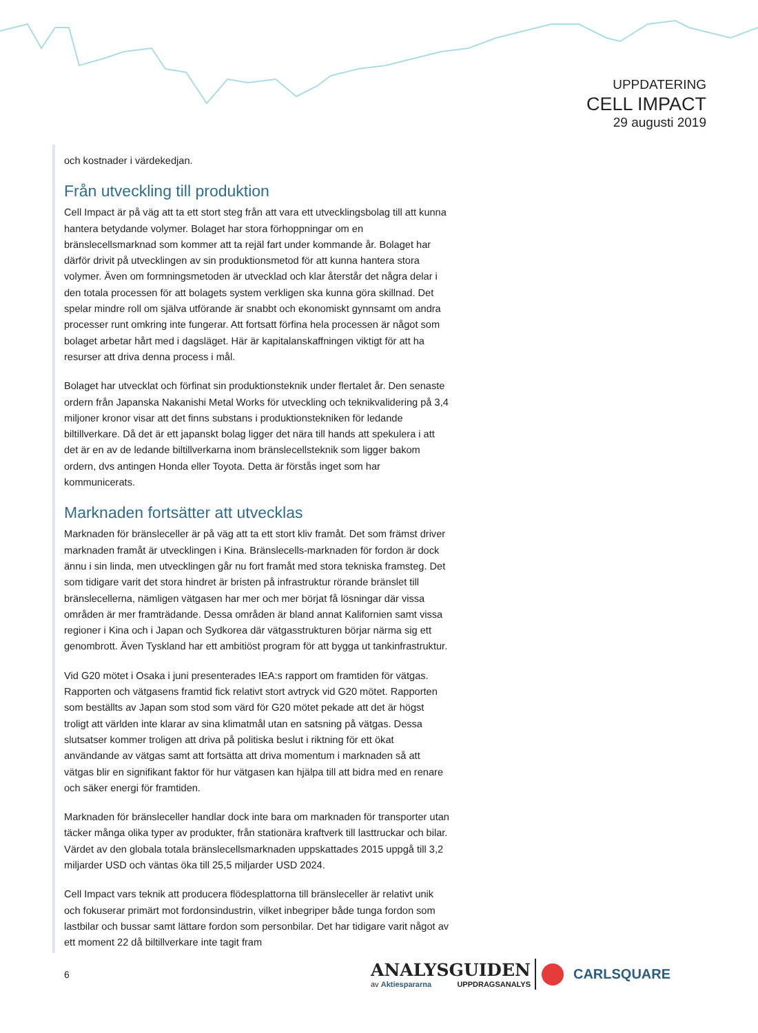UPPDATERING
CELL IMPACT
29 augusti 2019
och kostnader i värdekedjan.
Från utveckling till produktion
Cell Impact är på väg att ta ett stort steg från att vara ett utvecklingsbolag till att kunna hantera betydande volymer. Bolaget har stora förhoppningar om en bränslecellsmarknad som kommer att ta rejäl fart under kommande år. Bolaget har därför drivit på utvecklingen av sin produktionsmetod för att kunna hantera stora volymer. Även om formningsmetoden är utvecklad och klar återstår det några delar i den totala processen för att bolagets system verkligen ska kunna göra skillnad. Det spelar mindre roll om själva utförande är snabbt och ekonomiskt gynnsamt om andra processer runt omkring inte fungerar. Att fortsatt förfina hela processen är något som bolaget arbetar hårt med i dagsläget. Här är kapitalanskaffningen viktigt för att ha resurser att driva denna process i mål.
Bolaget har utvecklat och förfinat sin produktionsteknik under flertalet år. Den senaste ordern från Japanska Nakanishi Metal Works för utveckling och teknikvalidering på 3,4 miljoner kronor visar att det finns substans i produktionstekniken för ledande biltillverkare. Då det är ett japanskt bolag ligger det nära till hands att spekulera i att det är en av de ledande biltillverkarna inom bränslecellsteknik som ligger bakom ordern, dvs antingen Honda eller Toyota. Detta är förstås inget som har kommunicerats.
Marknaden fortsätter att utvecklas
Marknaden för bränsleceller är på väg att ta ett stort kliv framåt. Det som främst driver marknaden framåt är utvecklingen i Kina. Bränslecells-marknaden för fordon är dock ännu i sin linda, men utvecklingen går nu fort framåt med stora tekniska framsteg. Det som tidigare varit det stora hindret är bristen på infrastruktur rörande bränslet till bränslecellerna, nämligen vätgasen har mer och mer börjat få lösningar där vissa områden är mer framträdande. Dessa områden är bland annat Kalifornien samt vissa regioner i Kina och i Japan och Sydkorea där vätgasstrukturen börjar närma sig ett genombrott. Även Tyskland har ett ambitiöst program för att bygga ut tankinfrastruktur.
Vid G20 mötet i Osaka i juni presenterades IEA:s rapport om framtiden för vätgas. Rapporten och vätgasens framtid fick relativt stort avtryck vid G20 mötet. Rapporten som beställts av Japan som stod som värd för G20 mötet pekade att det är högst troligt att världen inte klarar av sina klimatmål utan en satsning på vätgas. Dessa slutsatser kommer troligen att driva på politiska beslut i riktning för ett ökat användande av vätgas samt att fortsätta att driva momentum i marknaden så att vätgas blir en signifikant faktor för hur vätgasen kan hjälpa till att bidra med en renare och säker energi för framtiden.
Marknaden för bränsleceller handlar dock inte bara om marknaden för transporter utan täcker många olika typer av produkter, från stationära kraftverk till lasttruckar och bilar. Värdet av den globala totala bränslecellsmarknaden uppskattades 2015 uppgå till 3,2 miljarder USD och väntas öka till 25,5 miljarder USD 2024.
Cell Impact vars teknik att producera flödesplattorna till bränsleceller är relativt unik och fokuserar primärt mot fordonsindustrin, vilket inbegriper både tunga fordon som lastbilar och bussar samt lättare fordon som personbilar. Det har tidigare varit något av ett moment 22 då biltillverkare inte tagit fram
6
ANALYSGUIDEN
av Aktiespararna UPPDRAGSANALYS
CARLSQUARE